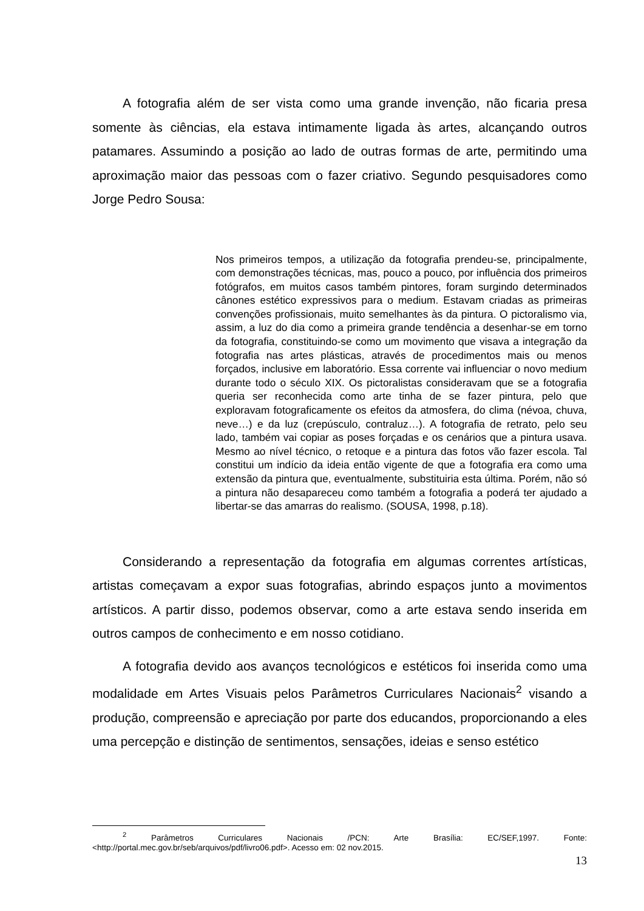A fotografia além de ser vista como uma grande invenção, não ficaria presa somente às ciências, ela estava intimamente ligada às artes, alcançando outros patamares. Assumindo a posição ao lado de outras formas de arte, permitindo uma aproximação maior das pessoas com o fazer criativo. Segundo pesquisadores como Jorge Pedro Sousa:
Nos primeiros tempos, a utilização da fotografia prendeu-se, principalmente, com demonstrações técnicas, mas, pouco a pouco, por influência dos primeiros fotógrafos, em muitos casos também pintores, foram surgindo determinados cânones estético expressivos para o medium. Estavam criadas as primeiras convenções profissionais, muito semelhantes às da pintura. O pictoralismo via, assim, a luz do dia como a primeira grande tendência a desenhar-se em torno da fotografia, constituindo-se como um movimento que visava a integração da fotografia nas artes plásticas, através de procedimentos mais ou menos forçados, inclusive em laboratório. Essa corrente vai influenciar o novo medium durante todo o século XIX. Os pictoralistas consideravam que se a fotografia queria ser reconhecida como arte tinha de se fazer pintura, pelo que exploravam fotograficamente os efeitos da atmosfera, do clima (névoa, chuva, neve…) e da luz (crepúsculo, contraluz…). A fotografia de retrato, pelo seu lado, também vai copiar as poses forçadas e os cenários que a pintura usava. Mesmo ao nível técnico, o retoque e a pintura das fotos vão fazer escola. Tal constitui um indício da ideia então vigente de que a fotografia era como uma extensão da pintura que, eventualmente, substituiria esta última. Porém, não só a pintura não desapareceu como também a fotografia a poderá ter ajudado a libertar-se das amarras do realismo. (SOUSA, 1998, p.18).
Considerando a representação da fotografia em algumas correntes artísticas, artistas começavam a expor suas fotografias, abrindo espaços junto a movimentos artísticos. A partir disso, podemos observar, como a arte estava sendo inserida em outros campos de conhecimento e em nosso cotidiano.
A fotografia devido aos avanços tecnológicos e estéticos foi inserida como uma modalidade em Artes Visuais pelos Parâmetros Curriculares Nacionais<sup>2</sup> visando a produção, compreensão e apreciação por parte dos educandos, proporcionando a eles uma percepção e distinção de sentimentos, sensações, ideias e senso estético
<sup>2</sup> Parâmetros Curriculares Nacionais /PCN: Arte Brasília: EC/SEF,1997. Fonte: <http://portal.mec.gov.br/seb/arquivos/pdf/livro06.pdf>. Acesso em: 02 nov.2015.
13